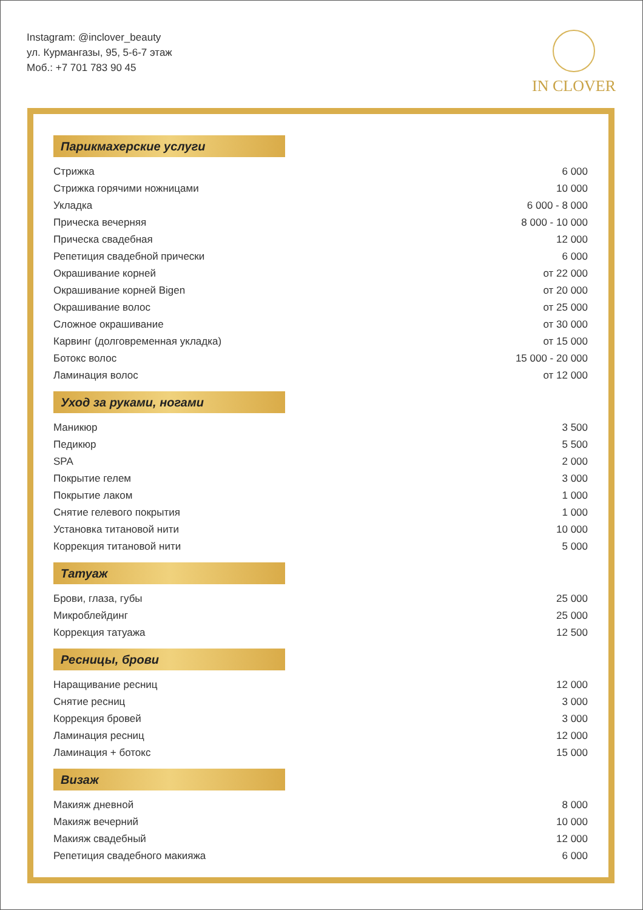Instagram: @inclover_beauty
ул. Курмангазы, 95, 5-6-7 этаж
Моб.: +7 701 783 90 45
IN CLOVER
Парикмахерские услуги
| Стрижка | 6 000 |
| Стрижка горячими ножницами | 10 000 |
| Укладка | 6 000 - 8 000 |
| Прическа вечерняя | 8 000 - 10 000 |
| Прическа свадебная | 12 000 |
| Репетиция свадебной прически | 6 000 |
| Окрашивание корней | от 22 000 |
| Окрашивание корней Bigen | от 20 000 |
| Окрашивание волос | от 25 000 |
| Сложное окрашивание | от 30 000 |
| Карвинг (долговременная укладка) | от 15 000 |
| Ботокс волос | 15 000 - 20 000 |
| Ламинация волос | от 12 000 |
Уход за руками, ногами
| Маникюр | 3 500 |
| Педикюр | 5 500 |
| SPA | 2 000 |
| Покрытие гелем | 3 000 |
| Покрытие лаком | 1 000 |
| Снятие гелевого покрытия | 1 000 |
| Установка титановой нити | 10 000 |
| Коррекция титановой нити | 5 000 |
Татуаж
| Брови, глаза, губы | 25 000 |
| Микроблейдинг | 25 000 |
| Коррекция татуажа | 12 500 |
Ресницы, брови
| Наращивание ресниц | 12 000 |
| Снятие ресниц | 3 000 |
| Коррекция бровей | 3 000 |
| Ламинация ресниц | 12 000 |
| Ламинация + ботокс | 15 000 |
Визаж
| Макияж дневной | 8 000 |
| Макияж вечерний | 10 000 |
| Макияж свадебный | 12 000 |
| Репетиция свадебного макияжа | 6 000 |